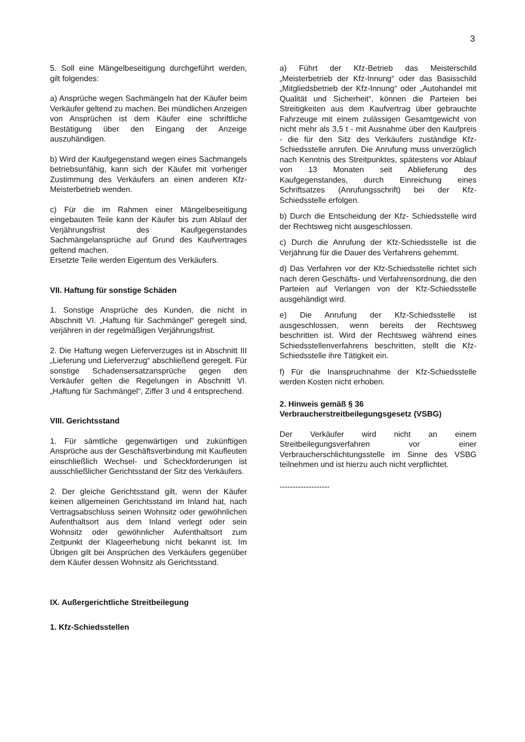3
5. Soll eine Mängelbeseitigung durchgeführt werden, gilt folgendes:
a) Ansprüche wegen Sachmängeln hat der Käufer beim Verkäufer geltend zu machen. Bei mündlichen Anzeigen von Ansprüchen ist dem Käufer eine schriftliche Bestätigung über den Eingang der Anzeige auszuhändigen.
b) Wird der Kaufgegenstand wegen eines Sachmangels betriebsunfähig, kann sich der Käufer mit vorheriger Zustimmung des Verkäufers an einen anderen Kfz-Meisterbetrieb wenden.
c) Für die im Rahmen einer Mängelbeseitigung eingebauten Teile kann der Käufer bis zum Ablauf der Verjährungsfrist des Kaufgegenstandes Sachmängelansprüche auf Grund des Kaufvertrages geltend machen.
Ersetzte Teile werden Eigentum des Verkäufers.
VII. Haftung für sonstige Schäden
1. Sonstige Ansprüche des Kunden, die nicht in Abschnitt VI. „Haftung für Sachmängel“ geregelt sind, verjähren in der regelmäßigen Verjährungsfrist.
2. Die Haftung wegen Lieferverzuges ist in Abschnitt III „Lieferung und Lieferverzug“ abschließend geregelt. Für sonstige Schadensersatzansprüche gegen den Verkäufer gelten die Regelungen in Abschnitt VI. „Haftung für Sachmängel“, Ziffer 3 und 4 entsprechend.
VIII. Gerichtsstand
1. Für sämtliche gegenwärtigen und zukünftigen Ansprüche aus der Geschäftsverbindung mit Kaufleuten einschließlich Wechsel- und Scheckforderungen ist ausschließlicher Gerichtsstand der Sitz des Verkäufers.
2. Der gleiche Gerichtsstand gilt, wenn der Käufer keinen allgemeinen Gerichtsstand im Inland hat, nach Vertragsabschluss seinen Wohnsitz oder gewöhnlichen Aufenthaltsort aus dem Inland verlegt oder sein Wohnsitz oder gewöhnlicher Aufenthaltsort zum Zeitpunkt der Klageerhebung nicht bekannt ist. Im Übrigen gilt bei Ansprüchen des Verkäufers gegenüber dem Käufer dessen Wohnsitz als Gerichtsstand.
IX. Außergerichtliche Streitbeilegung
1. Kfz-Schiedsstellen
a) Führt der Kfz-Betrieb das Meisterschild „Meisterbetrieb der Kfz-Innung“ oder das Basisschild „Mitgliedsbetrieb der Kfz-Innung“ oder „Autohandel mit Qualität und Sicherheit“, können die Parteien bei Streitigkeiten aus dem Kaufvertrag über gebrauchte Fahrzeuge mit einem zulässigen Gesamtgewicht von nicht mehr als 3,5 t - mit Ausnahme über den Kaufpreis - die für den Sitz des Verkäufers zuständige Kfz-Schiedsstelle anrufen. Die Anrufung muss unverzüglich nach Kenntnis des Streitpunktes, spätestens vor Ablauf von 13 Monaten seit Ablieferung des Kaufgegenstandes, durch Einreichung eines Schriftsatzes (Anrufungsschrift) bei der Kfz-Schiedsstelle erfolgen.
b) Durch die Entscheidung der Kfz- Schiedsstelle wird der Rechtsweg nicht ausgeschlossen.
c) Durch die Anrufung der Kfz-Schiedsstelle ist die Verjährung für die Dauer des Verfahrens gehemmt.
d) Das Verfahren vor der Kfz-Schiedsstelle richtet sich nach deren Geschäfts- und Verfahrensordnung, die den Parteien auf Verlangen von der Kfz-Schiedsstelle ausgehändigt wird.
e) Die Anrufung der Kfz-Schiedsstelle ist ausgeschlossen, wenn bereits der Rechtsweg beschritten ist. Wird der Rechtsweg während eines Schiedsstellenverfahrens beschritten, stellt die Kfz-Schiedsstelle ihre Tätigkeit ein.
f) Für die Inanspruchnahme der Kfz-Schiedsstelle werden Kosten nicht erhoben.
2. Hinweis gemäß § 36
Verbraucherstreitbeilegungsgesetz (VSBG)
Der Verkäufer wird nicht an einem Streitbeilegungsverfahren vor einer Verbraucherschlichtungsstelle im Sinne des VSBG teilnehmen und ist hierzu auch nicht verpflichtet.
-------------------